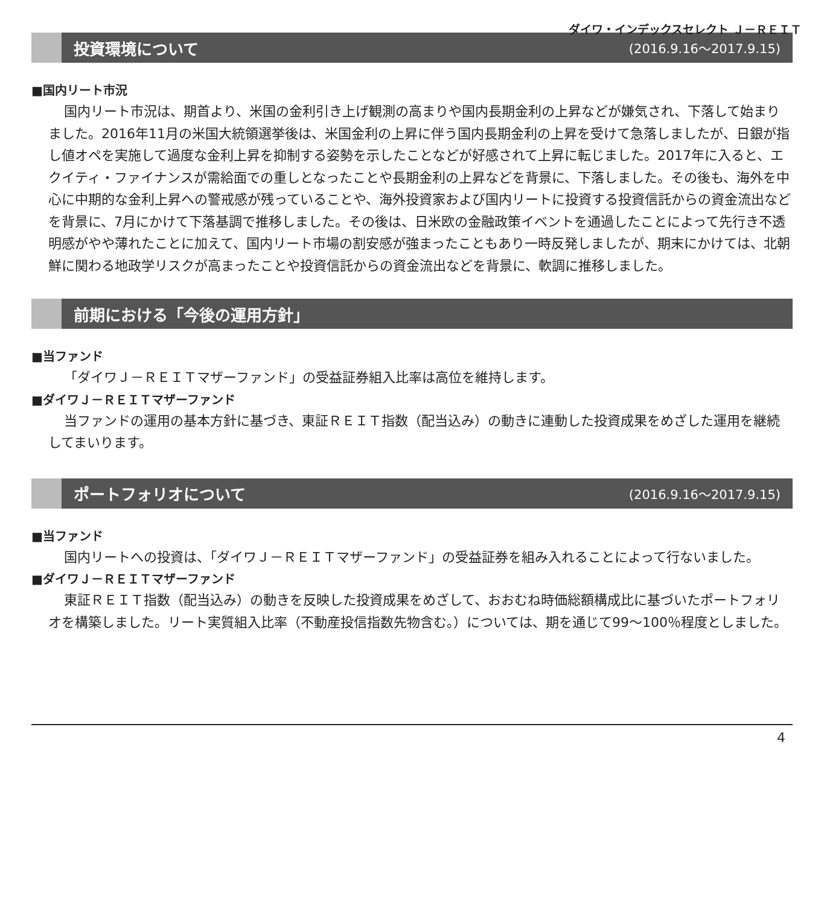ダイワ・インデックスセレクト Ｊ－ＲＥＩＴ
投資環境について (2016.9.16～2017.9.15)
■国内リート市況
国内リート市況は、期首より、米国の金利引き上げ観測の高まりや国内長期金利の上昇などが嫌気され、下落して始まりました。2016年11月の米国大統領選挙後は、米国金利の上昇に伴う国内長期金利の上昇を受けて急落しましたが、日銀が指し値オペを実施して過度な金利上昇を抑制する姿勢を示したことなどが好感されて上昇に転じました。2017年に入ると、エクイティ・ファイナンスが需給面での重しとなったことや長期金利の上昇などを背景に、下落しました。その後も、海外を中心に中期的な金利上昇への警戒感が残っていることや、海外投資家および国内リートに投資する投資信託からの資金流出などを背景に、7月にかけて下落基調で推移しました。その後は、日米欧の金融政策イベントを通過したことによって先行き不透明感がやや薄れたことに加えて、国内リート市場の割安感が強まったこともあり一時反発しましたが、期末にかけては、北朝鮮に関わる地政学リスクが高まったことや投資信託からの資金流出などを背景に、軟調に推移しました。
前期における「今後の運用方針」
■当ファンド
「ダイワＪ－ＲＥＩＴマザーファンド」の受益証券組入比率は高位を維持します。
■ダイワＪ－ＲＥＩＴマザーファンド
当ファンドの運用の基本方針に基づき、東証ＲＥＩＴ指数（配当込み）の動きに連動した投資成果をめざした運用を継続してまいります。
ポートフォリオについて (2016.9.16～2017.9.15)
■当ファンド
国内リートへの投資は、「ダイワＪ－ＲＥＩＴマザーファンド」の受益証券を組み入れることによって行ないました。
■ダイワＪ－ＲＥＩＴマザーファンド
東証ＲＥＩＴ指数（配当込み）の動きを反映した投資成果をめざして、おおむね時価総額構成比に基づいたポートフォリオを構築しました。リート実質組入比率（不動産投信指数先物含む。）については、期を通じて99～100％程度としました。
4